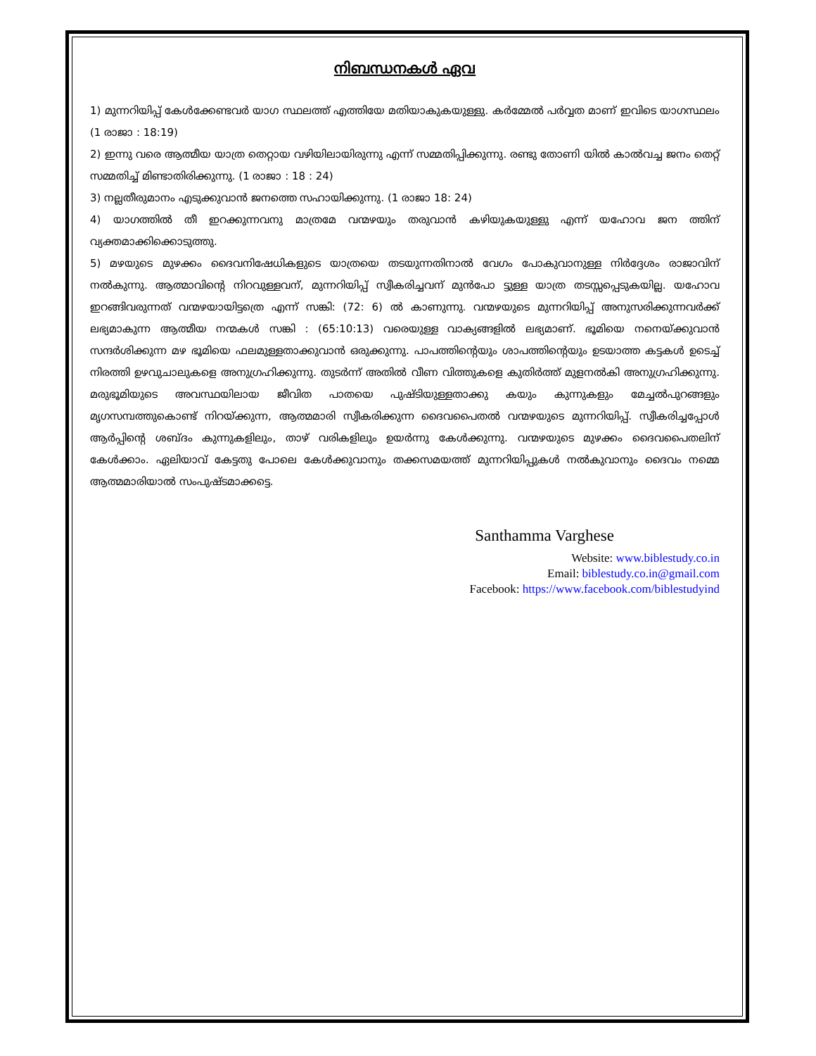നിബന്ധനകൾ ഏവ
1) മുന്നറിയിപ്പ് കേൾക്കേണ്ടവർ യാഗ സ്ഥലത്ത് എത്തിയേ മതിയാകുകയുള്ളു. കർമ്മേൽ പർവ്വത മാണ് ഇവിടെ യാഗസ്ഥലം (1 രാജാ : 18:19)
2) ഇന്നു വരെ ആത്മീയ യാത്ര തെറ്റായ വഴിയിലായിരുന്നു എന്ന് സമ്മതിപ്പിക്കുന്നു. രണ്ടു തോണി യിൽ കാൽവച്ച ജനം തെറ്റ് സമ്മതിച്ച് മിണ്ടാതിരിക്കുന്നു. (1 രാജാ : 18 : 24)
3) നല്ലതീരുമാനം എടുക്കുവാൻ ജനത്തെ സഹായിക്കുന്നു. (1 രാജാ 18: 24)
4) യാഗത്തിൽ തീ ഇറക്കുന്നവനു മാത്രമേ വന്മഴയും തരുവാൻ കഴിയുകയുള്ളു എന്ന് യഹോവ ജന ത്തിന് വ്യക്തമാക്കിക്കൊടുത്തു.
5) മഴയുടെ മുഴക്കം ദൈവനിഷേധികളുടെ യാത്രയെ തടയുന്നതിനാൽ വേഗം പോകുവാനുള്ള നിർദ്ദേശം രാജാവിന് നൽകുന്നു. ആത്മാവിന്റെ നിറവുള്ളവന്, മുന്നറിയിപ്പ് സ്വീകരിച്ചവന് മുൻപോ ട്ടുള്ള യാത്ര തടസ്സപ്പെടുകയില്ല. യഹോവ ഇറങ്ങിവരുന്നത് വന്മഴയായിട്ടത്രെ എന്ന് സങ്കി: (72: 6) ൽ കാണുന്നു. വന്മഴയുടെ മുന്നറിയിപ്പ് അനുസരിക്കുന്നവർക്ക് ലഭ്യമാകുന്ന ആത്മീയ നന്മകൾ സങ്കി : (65:10:13) വരെയുള്ള വാക്യങ്ങളിൽ ലഭ്യമാണ്. ഭൂമിയെ നനെയ്ക്കുവാൻ സന്ദർശിക്കുന്ന മഴ ഭൂമിയെ ഫലമുള്ളതാക്കുവാൻ ഒരുക്കുന്നു. പാപത്തിന്റെയും ശാപത്തിന്റെയും ഉടയാത്ത കട്ടകൾ ഉടെച്ച് നിരത്തി ഉഴവുചാലുകളെ അനുഗ്രഹിക്കുന്നു. തുടർന്ന് അതിൽ വീണ വിത്തുകളെ കുതിർത്ത് മുളനൽകി അനുഗ്രഹിക്കുന്നു. മരുഭൂമിയുടെ അവസ്ഥയിലായ ജീവിത പാതയെ പുഷ്ടിയുള്ളതാക്കു കയും കുന്നുകളും മേച്ചൽപുറങ്ങളും മൃഗസമ്പത്തുകൊണ്ട് നിറയ്ക്കുന്ന, ആത്മമാരി സ്വീകരിക്കുന്ന ദൈവപൈതൽ വന്മഴയുടെ മുന്നറിയിപ്പ്. സ്വീകരിച്ചപ്പോൾ ആർപ്പിന്റെ ശബ്ദം കുന്നുകളിലും, താഴ് വരികളിലും ഉയർന്നു കേൾക്കുന്നു. വന്മഴയുടെ മുഴക്കം ദൈവപൈതലിന് കേൾക്കാം. ഏലിയാവ് കേട്ടതു പോലെ കേൾക്കുവാനും തക്കസമയത്ത് മുന്നറിയിപ്പുകൾ നൽകുവാനും ദൈവം നമ്മെ ആത്മമാരിയാൽ സംപുഷ്ടമാക്കട്ടെ.
Santhamma Varghese
Website: www.biblestudy.co.in
Email: biblestudy.co.in@gmail.com
Facebook: https://www.facebook.com/biblestudyind